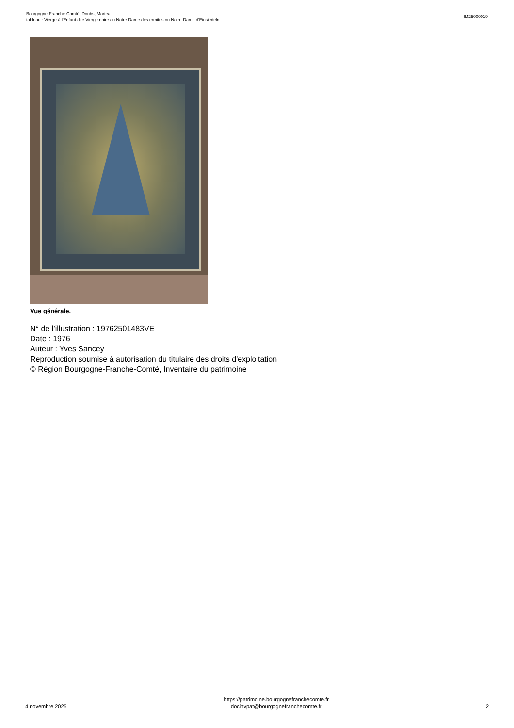Bourgogne-Franche-Comté, Doubs, Morteau
tableau : Vierge à l'Enfant dite Vierge noire ou Notre-Dame des ermites ou Notre-Dame d'Einsiedeln
IM25000019
Vue générale.
N° de l’illustration : 19762501483VE
Date : 1976
Auteur : Yves Sancey
Reproduction soumise à autorisation du titulaire des droits d'exploitation
© Région Bourgogne-Franche-Comté, Inventaire du patrimoine
4 novembre 2025
https://patrimoine.bourgognefranchecomte.fr
docinvpat@bourgognefranchecomte.fr
2